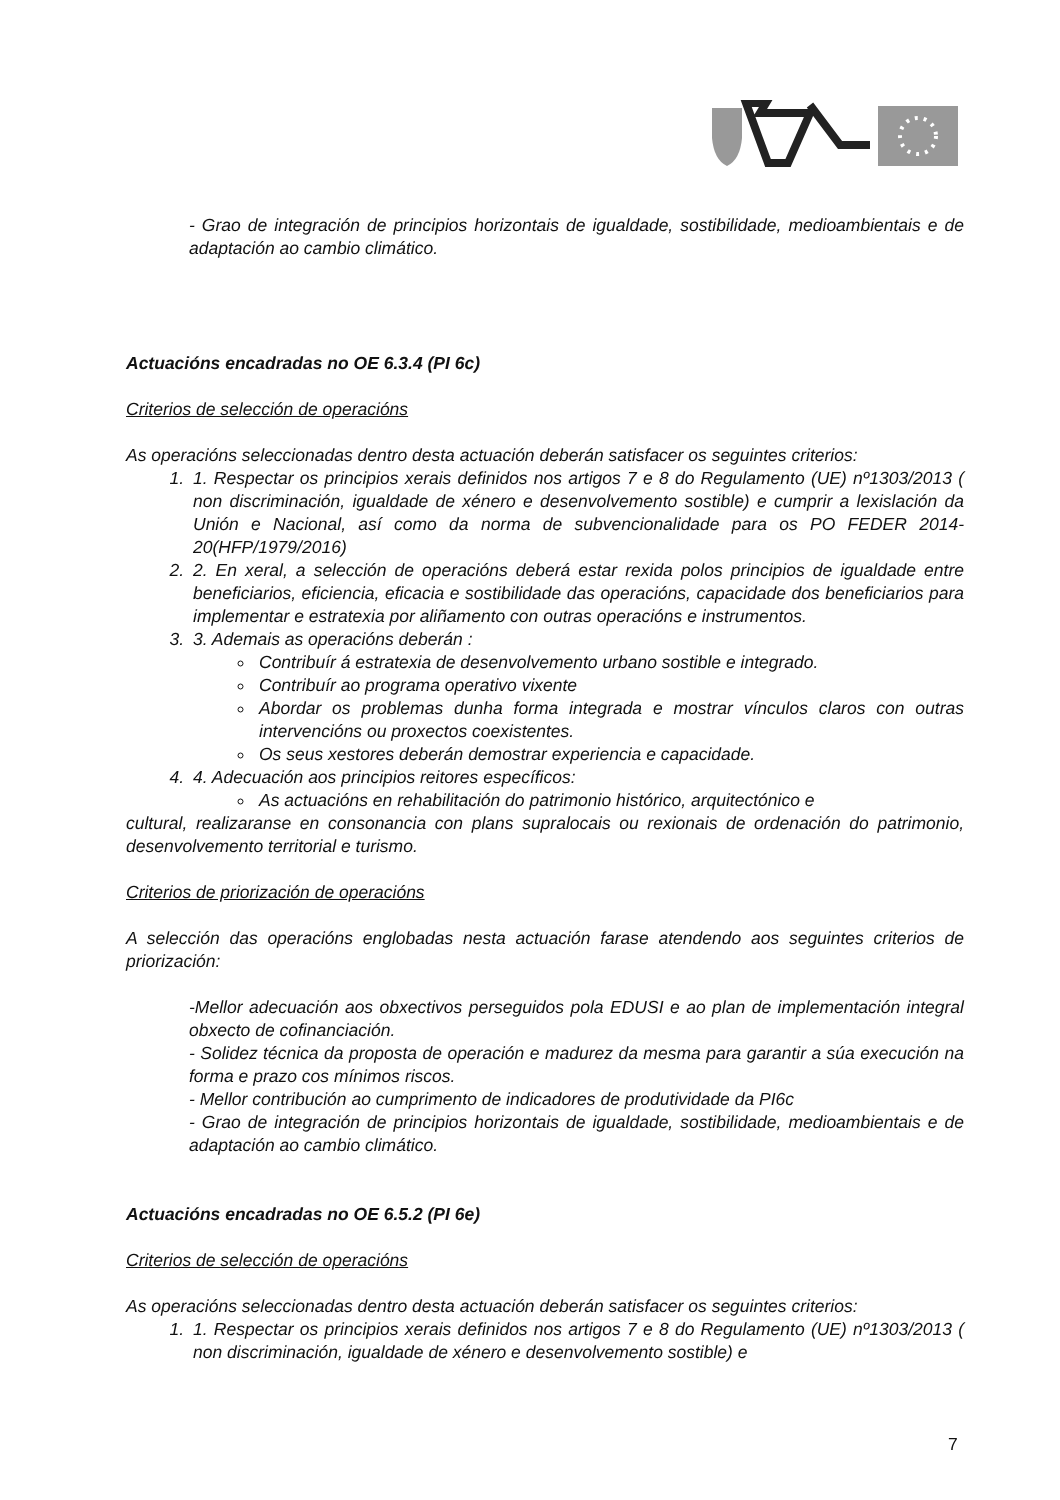- Grao de integración de principios horizontais de igualdade, sostibilidade, medioambientais e de adaptación ao cambio climático.
Actuacións encadradas no OE 6.3.4 (PI 6c)
Criterios de selección de operacións
As operacións seleccionadas dentro desta actuación deberán satisfacer os seguintes criterios:
1. 1. Respectar os principios xerais definidos nos artigos 7 e 8 do Regulamento (UE) nº1303/2013 ( non discriminación, igualdade de xénero e desenvolvemento sostible) e cumprir a lexislación da Unión e Nacional, así como da norma de subvencionalidade para os PO FEDER 2014-20(HFP/1979/2016)
2. 2. En xeral, a selección de operacións deberá estar rexida polos principios de igualdade entre beneficiarios, eficiencia, eficacia e sostibilidade das operacións, capacidade dos beneficiarios para implementar e estratexia por aliñamento con outras operacións e instrumentos.
3. 3. Ademais as operacións deberán :
Contribuír á estratexia de desenvolvemento urbano sostible e integrado.
Contribuír ao programa operativo vixente
Abordar os problemas dunha forma integrada e mostrar vínculos claros con outras intervencións ou proxectos coexistentes.
Os seus xestores deberán demostrar experiencia e capacidade.
4. 4. Adecuación aos principios reitores específicos:
As actuacións en rehabilitación do patrimonio histórico, arquitectónico e
cultural, realizaranse en consonancia con plans supralocais ou rexionais de ordenación do patrimonio, desenvolvemento territorial e turismo.
Criterios de priorización de operacións
A selección das operacións englobadas nesta actuación farase atendendo aos seguintes criterios de priorización:
-Mellor adecuación aos obxectivos perseguidos pola EDUSI e ao plan de implementación integral obxecto de cofinanciación.
- Solidez técnica da proposta de operación e madurez da mesma para garantir a súa execución na forma e prazo cos mínimos riscos.
- Mellor contribución ao cumprimento de indicadores de produtividade da PI6c
- Grao de integración de principios horizontais de igualdade, sostibilidade, medioambientais e de adaptación ao cambio climático.
Actuacións encadradas no OE 6.5.2 (PI 6e)
Criterios de selección de operacións
As operacións seleccionadas dentro desta actuación deberán satisfacer os seguintes criterios:
1. 1. Respectar os principios xerais definidos nos artigos 7 e 8 do Regulamento (UE) nº1303/2013 ( non discriminación, igualdade de xénero e desenvolvemento sostible) e
7